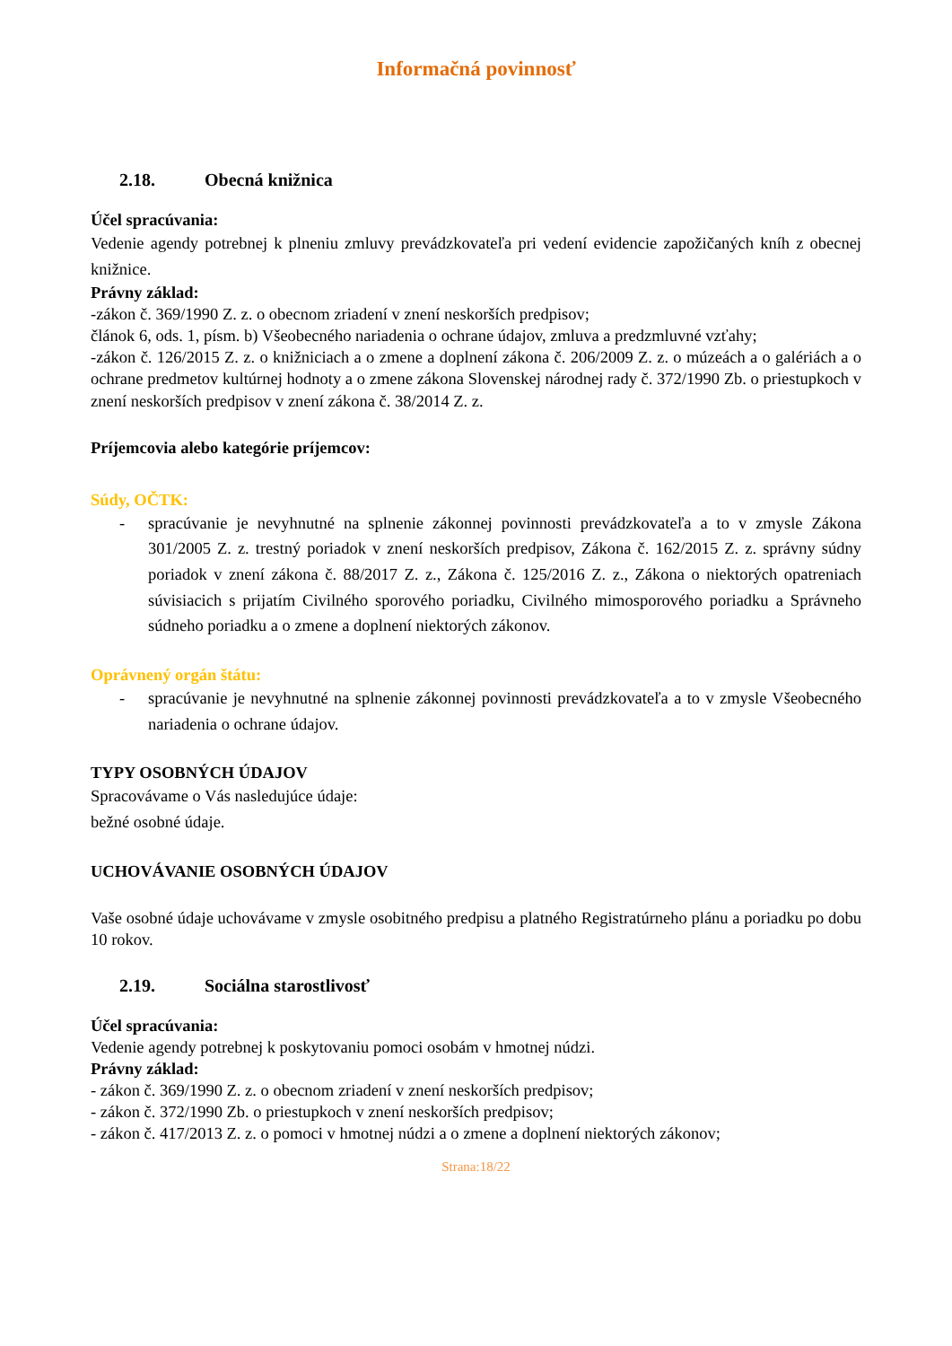Informačná povinnosť
2.18. Obecná knižnica
Účel spracúvania:
Vedenie agendy potrebnej k plneniu zmluvy prevádzkovateľa pri vedení evidencie zapožičaných kníh z obecnej knižnice.
Právny základ:
-zákon č. 369/1990 Z. z. o obecnom zriadení v znení neskorších predpisov;
článok 6, ods. 1, písm. b) Všeobecného nariadenia o ochrane údajov, zmluva a predzmluvné vzťahy;
-zákon č. 126/2015 Z. z. o knižniciach a o zmene a doplnení zákona č. 206/2009 Z. z. o múzeách a o galériách a o ochrane predmetov kultúrnej hodnoty a o zmene zákona Slovenskej národnej rady č. 372/1990 Zb. o priestupkoch v znení neskorších predpisov v znení zákona č. 38/2014 Z. z.
Príjemcovia alebo kategórie príjemcov:
Súdy, OČTK:
- spracúvanie je nevyhnutné na splnenie zákonnej povinnosti prevádzkovateľa a to v zmysle Zákona 301/2005 Z. z. trestný poriadok v znení neskorších predpisov, Zákona č. 162/2015 Z. z. správny súdny poriadok v znení zákona č. 88/2017 Z. z., Zákona č. 125/2016 Z. z., Zákona o niektorých opatreniach súvisiacich s prijatím Civilného sporového poriadku, Civilného mimosporového poriadku a Správneho súdneho poriadku a o zmene a doplnení niektorých zákonov.
Oprávnený orgán štátu:
- spracúvanie je nevyhnutné na splnenie zákonnej povinnosti prevádzkovateľa a to v zmysle Všeobecného nariadenia o ochrane údajov.
TYPY OSOBNÝCH ÚDAJOV
Spracovávame o Vás nasledujúce údaje:
bežné osobné údaje.
UCHOVÁVANIE OSOBNÝCH ÚDAJOV
Vaše osobné údaje uchovávame v zmysle osobitného predpisu a platného Registratúrneho plánu a poriadku po dobu 10 rokov.
2.19. Sociálna starostlivosť
Účel spracúvania:
Vedenie agendy potrebnej k poskytovaniu pomoci osobám v hmotnej núdzi.
Právny základ:
- zákon č. 369/1990 Z. z. o obecnom zriadení v znení neskorších predpisov;
- zákon č. 372/1990 Zb. o priestupkoch v znení neskorších predpisov;
- zákon č. 417/2013 Z. z. o pomoci v hmotnej núdzi a o zmene a doplnení niektorých zákonov;
Strana:18/22